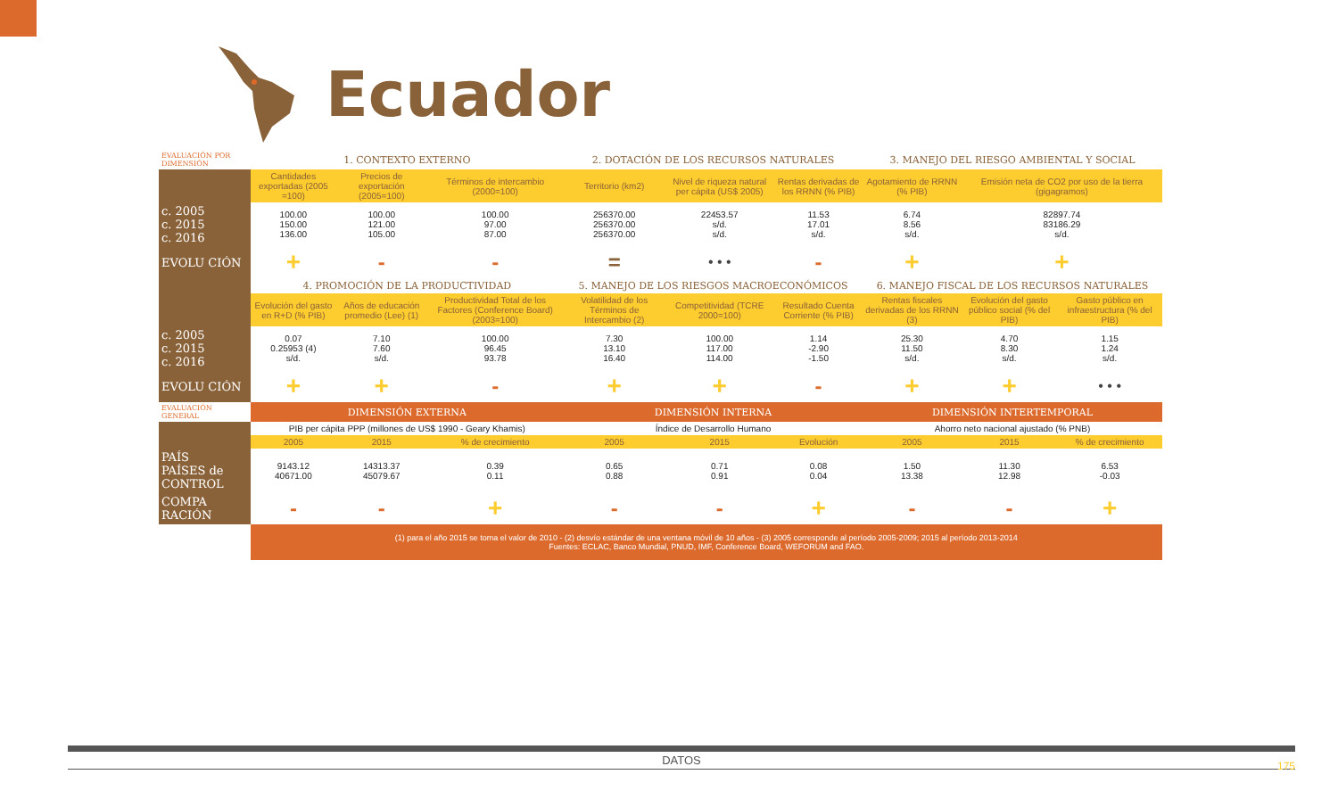Ecuador
| EVALUACIÓN POR DIMENSIÓN | 1. CONTEXTO EXTERNO | | | 2. DOTACIÓN DE LOS RECURSOS NATURALES | | | 3. MANEJO DEL RIESGO AMBIENTAL Y SOCIAL | | |
| | Cantidades exportadas (2005 =100) | Precios de exportación (2005=100) | Términos de intercambio (2000=100) | Territorio (km2) | Nivel de riqueza natural per cápita (US$ 2005) | Rentas derivadas de los RRNN (% PIB) | Agotamiento de RRNN (% PIB) | Emisión neta de CO2 por uso de la tierra (gigagramos) | |
| c. 2005 c. 2015 c. 2016 | 100.00 150.00 136.00 | 100.00 121.00 105.00 | 100.00 97.00 87.00 | 256370.00 256370.00 256370.00 | 22453.57 s/d. s/d. | 11.53 17.01 s/d. | 6.74 8.56 s/d. | 82897.74 83186.29 s/d. | |
| EVOLU CIÓN | + | - | - | = | • • • | - | + | + | |
| | 4. PROMOCIÓN DE LA PRODUCTIVIDAD | | | 5. MANEJO DE LOS RIESGOS MACROECONÓMICOS | | | 6. MANEJO FISCAL DE LOS RECURSOS NATURALES | | |
| | Evolución del gasto en R+D (% PIB) | Años de educación promedio (Lee) (1) | Productividad Total de los Factores (Conference Board) (2003=100) | Volatilidad de los Términos de Intercambio (2) | Competitividad (TCRE 2000=100) | Resultado Cuenta Corriente (% PIB) | Rentas fiscales derivadas de los RRNN (3) | Evolución del gasto público social (% del PIB) | Gasto público en infraestructura (% del PIB) |
| c. 2005 c. 2015 c. 2016 | 0.07 0.25953 (4) s/d. | 7.10 7.60 s/d. | 100.00 96.45 93.78 | 7.30 13.10 16.40 | 100.00 117.00 114.00 | 1.14 -2.90 -1.50 | 25.30 11.50 s/d. | 4.70 8.30 s/d. | 1.15 1.24 s/d. |
| EVOLU CIÓN | + | + | - | + | + | - | + | + | • • • |
| EVALUACIÓN GENERAL | DIMENSIÓN EXTERNA | | | DIMENSIÓN INTERNA | | | DIMENSIÓN INTERTEMPORAL | | |
| | PIB per cápita PPP (millones de US$ 1990 - Geary Khamis) | | | Índice de Desarrollo Humano | | | Ahorro neto nacional ajustado (% PNB) | | |
| | 2005 | 2015 | % de crecimiento | 2005 | 2015 | Evolución | 2005 | 2015 | % de crecimiento |
| PAÍS PAÍSES de CONTROL | 9143.12 40671.00 | 14313.37 45079.67 | 0.39 0.11 | 0.65 0.88 | 0.71 0.91 | 0.08 0.04 | 1.50 13.38 | 11.30 12.98 | 6.53 -0.03 |
| COMPA RACIÓN | - | - | + | - | - | + | - | - | + |
| | (1) para el año 2015 se toma el valor de 2010 - (2) desvío estándar de una ventana móvil de 10 años - (3) 2005 corresponde al período 2005-2009; 2015 al período 2013-2014 Fuentes: ECLAC, Banco Mundial, PNUD, IMF, Conference Board, WEFORUM and FAO. | | | | | | | | |
DATOS
175